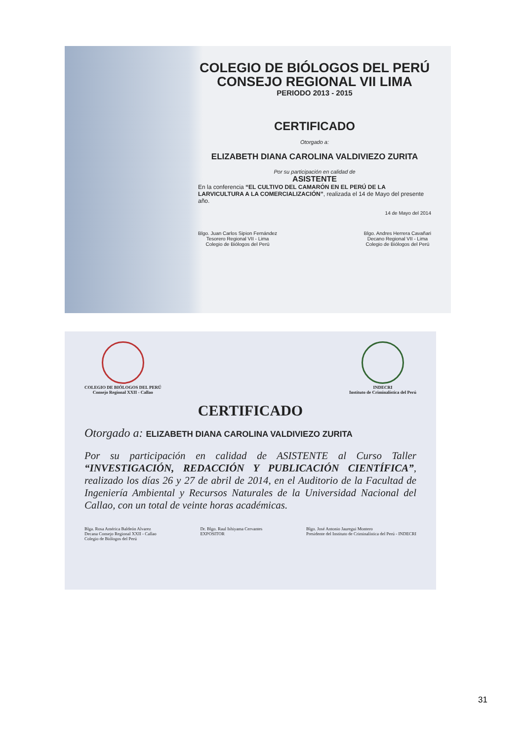COLEGIO DE BIÓLOGOS DEL PERÚ
CONSEJO REGIONAL VII LIMA
PERIODO 2013 - 2015
CERTIFICADO
Otorgado a:
ELIZABETH DIANA CAROLINA VALDIVIEZO ZURITA
Por su participación en calidad de
ASISTENTE
En la conferencia “EL CULTIVO DEL CAMARÓN EN EL PERÚ DE LA LARVICULTURA A LA COMERCIALIZACIÓN”, realizada el 14 de Mayo del presente año.
14 de Mayo del 2014
Blgo. Juan Carlos Sipion Fernández
Tesorero Regional VII - Lima
Colegio de Biólogos del Perú
Blgo. Andres Herrera Cavañari
Decano Regional VII - Lima
Colegio de Biólogos del Perú
COLEGIO DE BIÓLOGOS DEL PERÚ
Consejo Regional XXII - Callao
INDECRI
Instituto de Criminalística del Perú
CERTIFICADO
Otorgado a: ELIZABETH DIANA CAROLINA VALDIVIEZO ZURITA
Por su participación en calidad de ASISTENTE al Curso Taller “INVESTIGACIÓN, REDACCIÓN Y PUBLICACIÓN CIENTÍFICA”, realizado los días 26 y 27 de abril de 2014, en el Auditorio de la Facultad de Ingeniería Ambiental y Recursos Naturales de la Universidad Nacional del Callao, con un total de veinte horas académicas.
Blga. Rosa América Baldeón Alvarez
Decana Consejo Regional XXII - Callao
Colegio de Biólogos del Perú
Dr. Blgo. Raul Ishiyama Cervantes
EXPOSITOR
Blgo. José Antonio Jauregui Montero
Presidente del Instituto de Criminalística del Perú - INDECRI
31